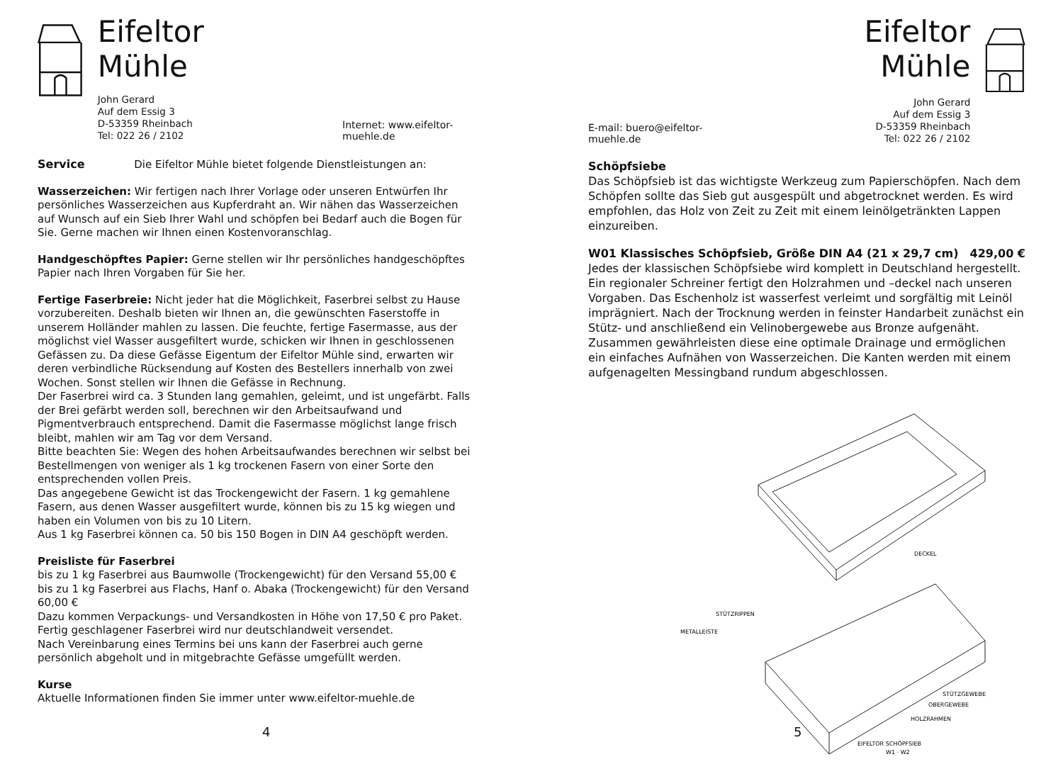Eifeltor Mühle
John Gerard
Auf dem Essig 3
D-53359 Rheinbach
Tel: 022 26 / 2102
Internet: www.eifeltor-muehle.de
Service Die Eifeltor Mühle bietet folgende Dienstleistungen an:
Wasserzeichen: Wir fertigen nach Ihrer Vorlage oder unseren Entwürfen Ihr persönliches Wasserzeichen aus Kupferdraht an. Wir nähen das Wasserzeichen auf Wunsch auf ein Sieb Ihrer Wahl und schöpfen bei Bedarf auch die Bogen für Sie. Gerne machen wir Ihnen einen Kostenvoranschlag.
Handgeschöpftes Papier: Gerne stellen wir Ihr persönliches handgeschöpftes Papier nach Ihren Vorgaben für Sie her.
Fertige Faserbreie: Nicht jeder hat die Möglichkeit, Faserbrei selbst zu Hause vorzubereiten. Deshalb bieten wir Ihnen an, die gewünschten Faserstoffe in unserem Holländer mahlen zu lassen. Die feuchte, fertige Fasermasse, aus der möglichst viel Wasser ausgefiltert wurde, schicken wir Ihnen in geschlossenen Gefässen zu. Da diese Gefässe Eigentum der Eifeltor Mühle sind, erwarten wir deren verbindliche Rücksendung auf Kosten des Bestellers innerhalb von zwei Wochen. Sonst stellen wir Ihnen die Gefässe in Rechnung.
Der Faserbrei wird ca. 3 Stunden lang gemahlen, geleimt, und ist ungefärbt. Falls der Brei gefärbt werden soll, berechnen wir den Arbeitsaufwand und Pigmentverbrauch entsprechend. Damit die Fasermasse möglichst lange frisch bleibt, mahlen wir am Tag vor dem Versand.
Bitte beachten Sie: Wegen des hohen Arbeitsaufwandes berechnen wir selbst bei Bestellmengen von weniger als 1 kg trockenen Fasern von einer Sorte den entsprechenden vollen Preis.
Das angegebene Gewicht ist das Trockengewicht der Fasern. 1 kg gemahlene Fasern, aus denen Wasser ausgefiltert wurde, können bis zu 15 kg wiegen und haben ein Volumen von bis zu 10 Litern.
Aus 1 kg Faserbrei können ca. 50 bis 150 Bogen in DIN A4 geschöpft werden.
Preisliste für Faserbrei
bis zu 1 kg Faserbrei aus Baumwolle (Trockengewicht) für den Versand 55,00 €
bis zu 1 kg Faserbrei aus Flachs, Hanf o. Abaka (Trockengewicht) für den Versand 60,00 €
Dazu kommen Verpackungs- und Versandkosten in Höhe von 17,50 € pro Paket.
Fertig geschlagener Faserbrei wird nur deutschlandweit versendet.
Nach Vereinbarung eines Termins bei uns kann der Faserbrei auch gerne persönlich abgeholt und in mitgebrachte Gefässe umgefüllt werden.
Kurse
Aktuelle Informationen finden Sie immer unter www.eifeltor-muehle.de
4
E-mail: buero@eifeltor-muehle.de
Eifeltor Mühle
John Gerard
Auf dem Essig 3
D-53359 Rheinbach
Tel: 022 26 / 2102
Schöpfsiebe
Das Schöpfsieb ist das wichtigste Werkzeug zum Papierschöpfen. Nach dem Schöpfen sollte das Sieb gut ausgespült und abgetrocknet werden. Es wird empfohlen, das Holz von Zeit zu Zeit mit einem leinölgetränkten Lappen einzureiben.
W01 Klassisches Schöpfsieb, Größe DIN A4 (21 x 29,7 cm) 429,00 €
Jedes der klassischen Schöpfsiebe wird komplett in Deutschland hergestellt. Ein regionaler Schreiner fertigt den Holzrahmen und –deckel nach unseren Vorgaben. Das Eschenholz ist wasserfest verleimt und sorgfältig mit Leinöl imprägniert. Nach der Trocknung werden in feinster Handarbeit zunächst ein Stütz- und anschließend ein Velinobergewebe aus Bronze aufgenäht. Zusammen gewährleisten diese eine optimale Drainage und ermöglichen ein einfaches Aufnähen von Wasserzeichen. Die Kanten werden mit einem aufgenagelten Messingband rundum abgeschlossen.
DECKEL
STÜTZRIPPEN
METALLEISTE
STÜTZGEWEBE
OBERGEWEBE
HOLZRAHMEN
EIFELTOR SCHÖPFSIEB
W1 · W2
5